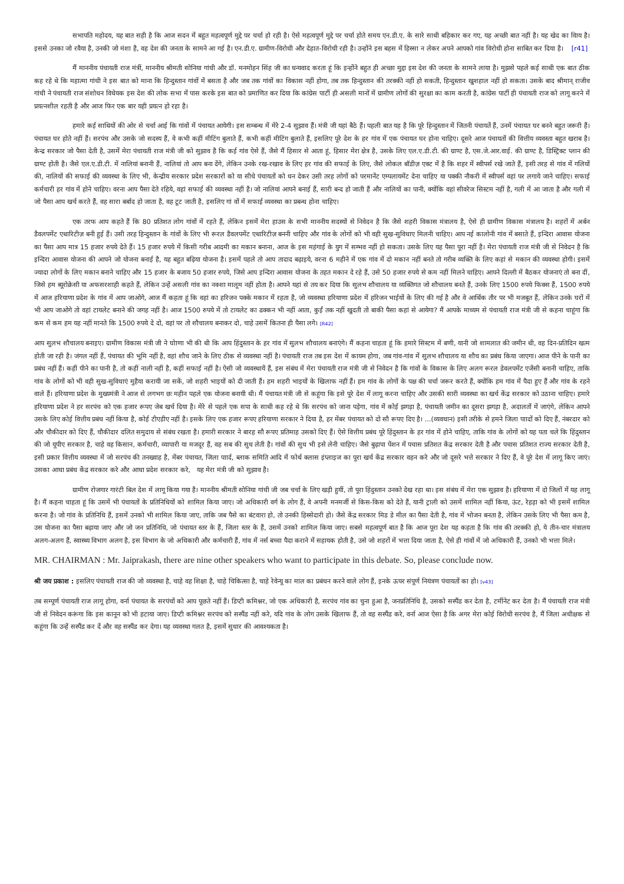सभापति महोदय, यह बात सही है कि आज सदन में बहुत महत्वपूर्ण मुद्दे पर चर्चा हो रही है। ऐसे महत्वपूर्ण मुद्दे पर चर्चा होते समय एन.डी.ए. के सारे साथी बहिकार कर गए, यह अच्छी बात नहीं है। यह खेद का विाय है। इससे उनका जो रवैया है, उनकी जो मंशा है, वह देश की जनता के सामने आ गई है। एन.डी.ए. ग्रामीण-विरोधी और देहात-विरोधी रही है। उन्होंने इस बहस में हिस्सा न लेकर अपने आपको गांव विरोधी होना साबित कर दिया है। [r41]
मैं माननीय पंचायती राज मंत्रीं, माननीय श्रीमती सोनिया गांधी और डॉ. मनमोहन सिंह जी का धन्यवाद करता हूं कि इन्होंने बहुत ही अच्छा मुद्दा इस देश की जनता के सामने लाया है। मुझसे पहले कई साथी एक बात ठीक कह रहे थे कि महात्मा गांधी ने इस बात को माना कि हिन्दुस्तान गांवों में बसता है और जब तक गांवों का विकास नहीं होगा, तब तक हिन्दुस्तान की तरक्की नहीं हो सकती, हिन्दुस्तान खुशहाल नहीं हो सकता। उसके बाद श्रीमान् राजीव गांधी ने पंचायती राज संशोधन विधेयक इस देश की लोक सभा में पास करके इस बात को प्रमाणित कर दिया कि कांग्रेस पार्टी ही असली मानों में ग्रामीण लोगों की सुरक्षा का काम करती है, कांग्रेस पार्टी ही पंचायती राज को लागू करने में प्रयत्नशील रहती है और आज फिर एक बार यही प्रयत्न हो रहा है।
हमारे कई साथियों की ओर से चर्चा आई कि गांवों में पंचायत आयेगी। इस सम्बन्ध में मेरे 2-4 सुझाव हैं। मंत्री जी यहां बैठे हैं। पहली बात यह है कि पूरे हिन्दुस्तान में जितनी पंचायतें हैं, उनमें पंचायत घर बनने बहुत जरूरी हैं। पंचायत घर होते नहीं हैं। सरपंच और उसके जो सदस्य हैं, वे कभी कहीं मीटिंग बुलाते हैं, कभी कहीं मीटिंग बुलाते हैं, इसलिए पूरे देश के हर गांव में एक पंचायत घर होना चाहिए। दूसरे आज पंचायतों की वित्तीय व्यवस्ता बहुत खराब है। केन्द्र सरकार जो पैसा देती है, उसमें मेरा पंचायती राज मंत्री जी को सुझाव है कि कई गांव ऐसे हैं, जैसे मैं हिसार से आता हूं, हिसार मेरा क्षेत्र है, उसके लिए एल.ए.डी.टी. की ग्राण्ट है, एस.जे.आर.वाई. की ग्राण्ट है, डिस्ट्रिक्ट प्लान की ग्राण्ट होती है। जैसे एल.ए.डी.टी. में नालियां बनानी हैं, नालियां तो आप बना देंगे, लेकिन उनके रख-रखाव के लिए हर गांव की सफाई के लिए, जैसे लोकल बॉडीज़ एक्ट में है कि शहर में स्वीपर्स रखे जाते हैं, इसी तरह से गांव में गलियों की, नालियों की सफाई की व्यवस्था के लिए भी, केन्द्रीय सरकार प्रदेश सरकारों को या सीधे पंचायतों को धन देकर उसी तरह लोगों को परमानेंट एम्पलायमेंट देना चाहिए या पक्की नौकरी में स्वीपर्स वहां पर लगाये जाने चाहिए। सफाई कर्मचारी हर गांव में होने चाहिए। वरना आप पैसा देते रहिये, वहां सफाई की व्यवस्था नहीं है। जो नालियां आपने बनाई हैं, सारी बन्द हो जाती हैं और नालियों का पानी, क्योंकि वहां सीवरेज सिस्टम नहीं है, गली में आ जाता है और गली में जो पैसा आप खर्च करते हैं, वह सारा बर्बाद हो जाता है, वह टूट जाती है, इसलिए गां वों में सफाई व्यवस्था का प्रबन्ध होना चाहिए।
एक तरफ आप कहते हैं कि 80 प्रतिशत लोग गांवों में रहते हैं, लेकिन इसमें मेरा हाउस के सभी माननीय सदस्यों से निवेदन है कि जैसे शहरी विकास मंत्रालय है, ऐसे ही ग्रामीण विकास मंत्रालय है। शहरों में अर्बन डैवलपमेंट एथारिटीज़ बनी हुई हैं। उसी तरह हिन्दुस्तान के गांवों के लिए भी रूरल डैवलपमेंट एथारिटीज़ बननी चाहिए और गांव के लोगों को भी वही सुख-सुविधाए मिलनी चाहिए। आप नई कालोनी गांव में बसाते हैं, इन्दिरा आवास योजना का पैसा आप मात्र 15 हजार रुपये देते हैं। 15 हजार रुपये में किसी गरीब आदमी का मकान बनाना, आज के इस महंगाई के युग में सम्भव नहीं हो सकता। उसके लिए यह पैसा पूरा नहीं है। मेरा पंचायती राज मंत्री जी से निवेदन है कि इन्दिरा आवास योजना की आपने जो योजना बनाई है, यह बहुत बढ़िया योजना है। इसमें पहले तो आप तादाद बढ़ाइये, वरना 6 महीने में एक गांव में दो मकान नहीं बनते तो गरीब व्यक्ति के लिए कहां से मकान की व्यवस्था होगी। इसमें ज्यादा लोगों के लिए मकान बनाने चाहिए और 15 हजार के बजाय 50 हजार रुपये, जिसे आप इन्दिरा आवास योजना के तहत मकान दे रहे हैं, उसे 50 हजार रुपये से कम नहीं मिलने चाहिए। आपने दिल्ली में बैठकर योजनाएं तो बना दीं, जिसे हम ब्यूरोक्रेसी या अफसरशाही कहते हैं, लेकिन उन्हें असली गांव का नक्शा मालूम नहीं होता है। आपने यहां से तय कर दिया कि सुलभ शौचालय या व्यक्तिगत जो शौचालय बनते हैं, उनके लिए 1500 रुपये फिक्स हैं, 1500 रुपये में आज हरियाणा प्रदेश के गांव में आप जाओगे, आज मैं कहता हूं कि वहां का हरिजन पक्के मकान में रहता है, जो व्यवस्था हरियाणा प्रदेश में हरिजन भाईयों के लिए की गई है और वे आर्थिक तौर पर भी मजबूत हैं, लेकिन उनके घरों में भी आप जाओगे तो वहां टायलेट बनाने की जगह नहीं है। आज 1500 रुपये में तो टायलेट का ढक्कन भी नहीं आता, कुईं तक नहीं खुदती तो बाकी पैसा कहां से आयेगा? मैं आपके माध्यम से पंचायती राज मंत्री जी से कहना चाहूंगा कि कम से कम हम यह नहीं मानते कि 1500 रुपये दे दो, वहां पर तो शौचालय बनाकर दो, चाहे उसमें कितना ही पैसा लगे। [R42]
आप सुलभ शौचालय बनाइए। ग्रामीण विकास मंत्री जी ने घोाणा भी की थी कि आप हिंदुस्तान के हर गांव में सुलभ शौचालय बनाएंगे। मैं कहना चाहता हूं कि हमारे सिस्टम में बणी, यानी जो शामलात की जमीन थी, वह दिन-प्रतिदिन खत्म होती जा रही है। जंगल नहीं हैं, पंचायत की भूमि नहीं है, वहां शौच जाने के लिए ठीक से व्यवस्था नहीं है। पंचायती राज तब इस देश में कायम होगा, जब गांव-गांव में सुलभ शौचालय या शौच का प्रबंध किया जाएगा। आज पीने के पानी का प्रबंध नहीं हैं। कहीं पीने का पानी है, तो कहीं नाली नहीं है, कहीं सफाई नहीं है। ऐसी जो व्यवस्थायें हैं, इस संबंध में मेरा पंचायती राज मंत्री जी से निवेदन है कि गांवों के विकास के लिए अलग रूरल डेवलपमेंट एजेंसी बनानी चाहिए, ताकि गांव के लोगों को भी वही सुख-सुविधाएं मुहैया करायी जा सकें, जो शहरी भाइयों को दी जाती हैं। हम शहरी भाइयों के खिलाफ नहीं हैं। हम गांव के लोगों के पक्ष की चर्चा जरूर करते हैं, क्योंकि हम गांव में पैदा हुए हैं और गांव के रहने वाले हैं। हरियाणा प्रदेश के मुख्यमंत्री ने आज से लगभग छः महीन पहले एक योजना बनायी थी। मैं पंचायत मंत्री जी से कहूंगा कि इसे पूरे देश में लागू करना चाहिए और उसकी सारी व्यवस्था का खर्च केंद्र सरकार को उठाना चाहिए। हमारे हरियाणा प्रदेश ने हर सरपंच को एक हजार रूपए जेब खर्च दिया है। मेरे से पहले एक सपा के साथी कह रहे थे कि सरपंच को जाना पड़ेगा, गांव में कोई झगड़ा है, पंचायती जमीन का दूसरा झगड़ा है, अदालतों में जाएंगे, लेकिन आपने उसके लिए कोई वित्तीय प्रबंध नहीं किया है, कोई टीएडीए नहीं है। इसके लिए एक हजार रूपए हरियाणा सरकार ने दिया है, हर मेंबर पंचायत को दो सौ रूपए दिए है। ...(व्यवधान) इसी तरीके से हमने जिला पाादों को दिए हैं, नंबरदार को और चौकीदार को दिए हैं, चौकीदार दलित समुदाय से संबंध रखता है। हमारी सरकार ने बारह सौ रूपए प्रतिमाह उसको दिए हैं। ऐसे वित्तीय प्रबंध पूरे हिंदुस्तान के हर गांव में होने चाहिए, ताकि गांव के लोगों को यह पता चले कि हिंदुस्तान की जो यूपीए सरकार है, चाहे वह किसान, कर्मचारी, व्यापारी या मजदूर हैं, वह सब की सुध लेती है। गांवों की सुध भी इसे लेनी चाहिए। जैसे बुढ़ापा पेंशन में पचास प्रतिशत केंद्र सरकार देती है और पचास प्रतिशत राज्य सरकार देती है, इसी प्रकार वित्तीय व्यवस्था में जो सरपंच की तनख्वाह है, मेंबर पंचायत, जिला पाार्द, ब्लाक समिति आदि में फोर्थ क्लास इंप्लाइज का पूरा खर्च केंद्र सरकार वहन करे और जो दूसरे भत्ते सरकार ने दिए हैं, वे पूरे देश में लागू किए जाएं। उसका आधा प्रबंध केंद्र सरकार करे और आधा प्रदेश सरकार करे, यह मेरा मंत्री जी को सुझाव है।
ग्रामीण रोजगार गारंटी बिल देश में लागू किया गया है। माननीय श्रीमती सोनिया गांधी जी जब चर्चा के लिए खड़ी हुयीं, तो पूरा हिंदुस्तान उनको देख रहा था। इस संबंध में मेरा एक सुझाव है। हरियाणा में दो जिलों में यह लागू है। मैं कहना चाहता हूं कि उसमें भी पंचायतों के प्रतिनिधियों को शामिल किया जाए। जो अधिकारी वर्ग के लोग हैं, वे अपनी मनमर्जी से किस-किस को देते हैं, यानी ट्राली को उसमें शामिल नहीं किया, ऊंट, रेहड़ा को भी इसमें शामिल करना है। जो गांव के प्रतिनिधि हैं, इसमें उनको भी शामिल किया जाए, ताकि जब पैसे का बंटवारा हो, तो उनकी हिस्सेदारी हो। जैसे केंद्र सरकार मिड डे मील का पैसा देती है, गांव में भोजन बनता है, लेकिन उसके लिए भी पैसा कम है, उस योजना का पैसा बढ़ाया जाए और जो जन प्रतिनिधि, जो पंचायत स्तर के हैं, जिला स्तर के हैं, उसमें उनको शामिल किया जाए। सबसे महत्वपूर्ण बात है कि आज पूरा देश यह कहता है कि गांव की तरक्की हो, ये तीन-चार मंत्रालय अलग-अलग हैं, स्वास्थ्य विभाग अलग है, इस विभाग के जो अधिकारी और कर्मचारी हैं, गांव में नर्स बच्चा पैदा कराने में सहायक होती है, उसे जो शहरों में भत्ता दिया जाता है, ऐसे ही गांवों में जो अधिकारी हैं, उनको भी भत्ता मिले।
MR. CHAIRMAN : Mr. Jaiprakash, there are nine other speakers who want to participate in this debate. So, please conclude now.
श्री जय प्रकाश : इसलिए पंचायती राज की जो व्यवस्था है, चाहे वह शिक्षा है, चाहे चिकित्सा है, चाहे रेवेन्यू का माल का प्रबंधन करने वाले लोग हैं, इनके ऊपर संपूर्ण नियंत्रण पंचायतों का हो। [v43]
तब सम्पूर्ण पंचायती राज लागू होगा, वर्ना पंचायत के सरपंचों को आप पूछते नहीं हैं। डिप्टी कमिश्नर, जो एक अधिकारी है, सरपंच गांव का चुना हुआ है, जनप्रतिनिधि है, उसको सस्पैंड कर देता है, टर्मीनेट कर देता है। मैं पंचायती राज मंत्री जी से निवेदन करूंगा कि इस कानून को भी हटाया जाए। डिप्टी कमिश्नर सरपंच को सस्पैंड नहीं करे, यदि गांव के लोग उसके खिलाफ हैं, तो वह सस्पैंड करे, वर्ना आज ऐसा है कि अगर मेरा कोई विरोधी सरपंच है, मैं जिला अधीक्षक से कहूंगा कि उन्हें सस्पैंड कर दें और वह सस्पैंड कर देगा। यह व्यवस्था गलत है, इसमें सुधार की आवश्यकता है।